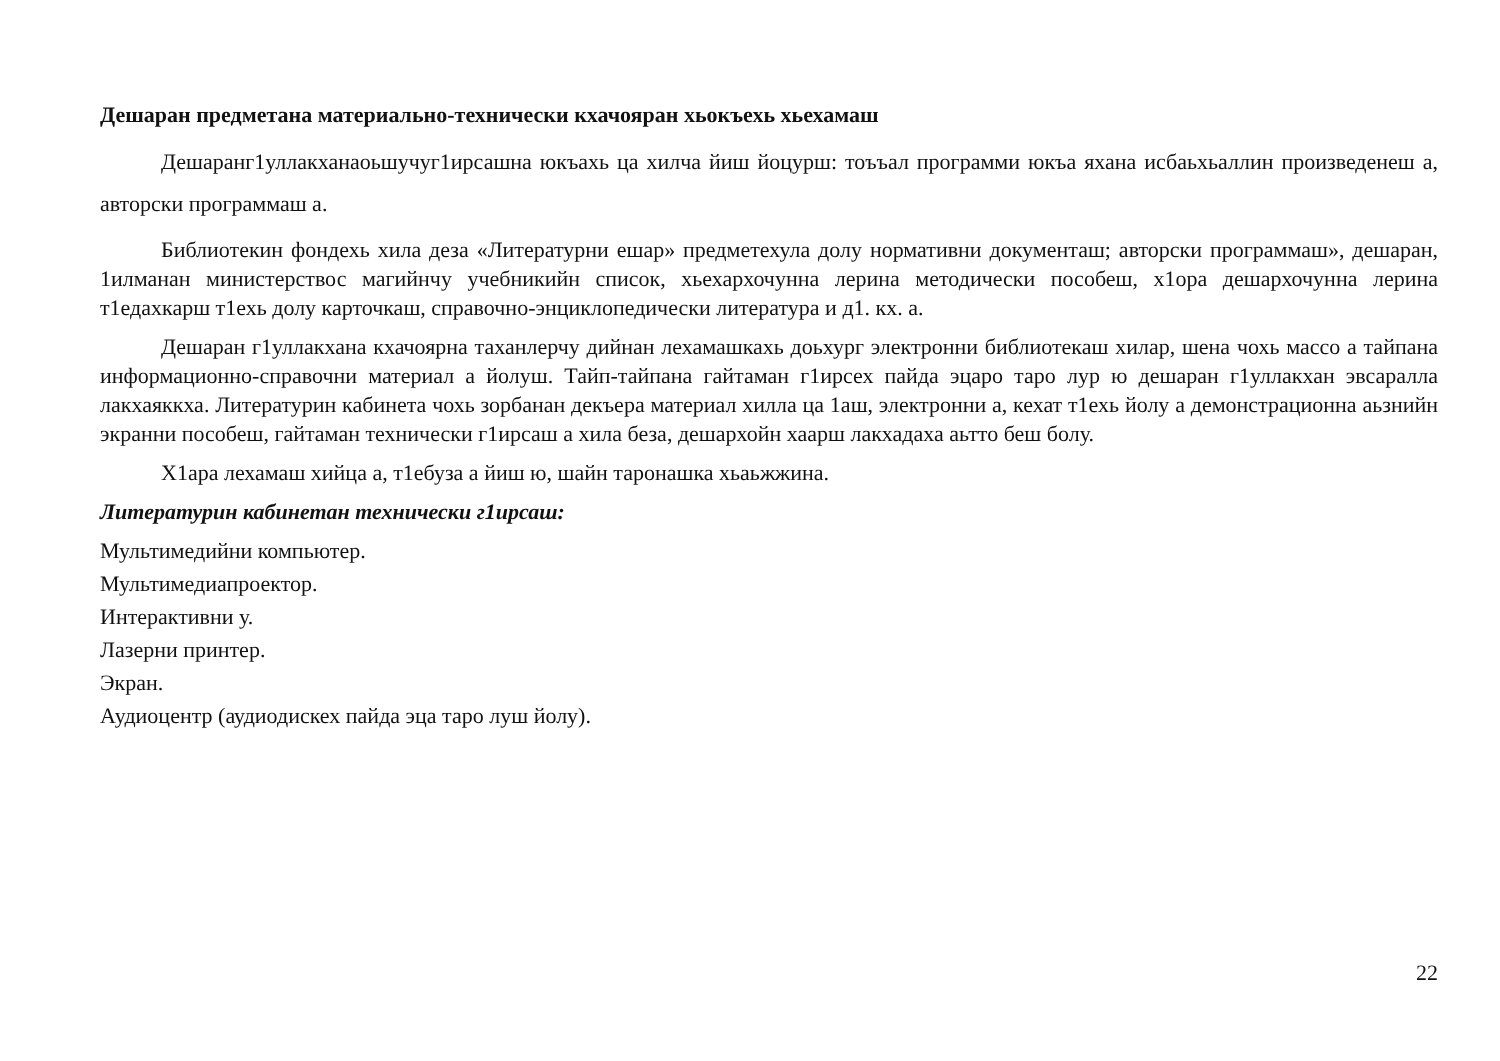Дешаран предметана материально-технически кхачояран хьокъехь хьехамаш
Дешаранг1уллакханаоьшучуг1ирсашна юкъахь ца хилча йиш йоцурш: тоъъал программи юкъа яхана исбаьхьаллин произведенеш а, авторски программаш а.
Библиотекин фондехь хила деза «Литературни ешар» предметехула долу нормативни документаш; авторски программаш», дешаран, 1илманан министерствос магийнчу учебникийн список, хьехархочунна лерина методически пособеш, х1ора дешархочунна лерина т1едахкарш т1ехь долу карточкаш, справочно-энциклопедически литература и д1. кх. а.
Дешаран г1уллакхана кхачоярна таханлерчу дийнан лехамашкахь доьхург электронни библиотекаш хилар, шена чохь массо а тайпана информационно-справочни материал а йолуш. Тайп-тайпана гайтаман г1ирсех пайда эцаро таро лур ю дешаран г1уллакхан эвсаралла лакхаяккха. Литературин кабинета чохь зорбанан декъера материал хилла ца 1аш, электронни а, кехат т1ехь йолу а демонстрационна аьзнийн экранни пособеш, гайтаман технически г1ирсаш а хила беза, дешархойн хаарш лакхадаха аьтто беш болу.
Х1ара лехамаш хийца а, т1ебуза а йиш ю, шайн таронашка хьаьжжина.
Литературин кабинетан технически г1ирсаш:
Мультимедийни компьютер.
Мультимедиапроектор.
Интерактивни у.
Лазерни принтер.
Экран.
Аудиоцентр (аудиодискех пайда эца таро луш йолу).
22